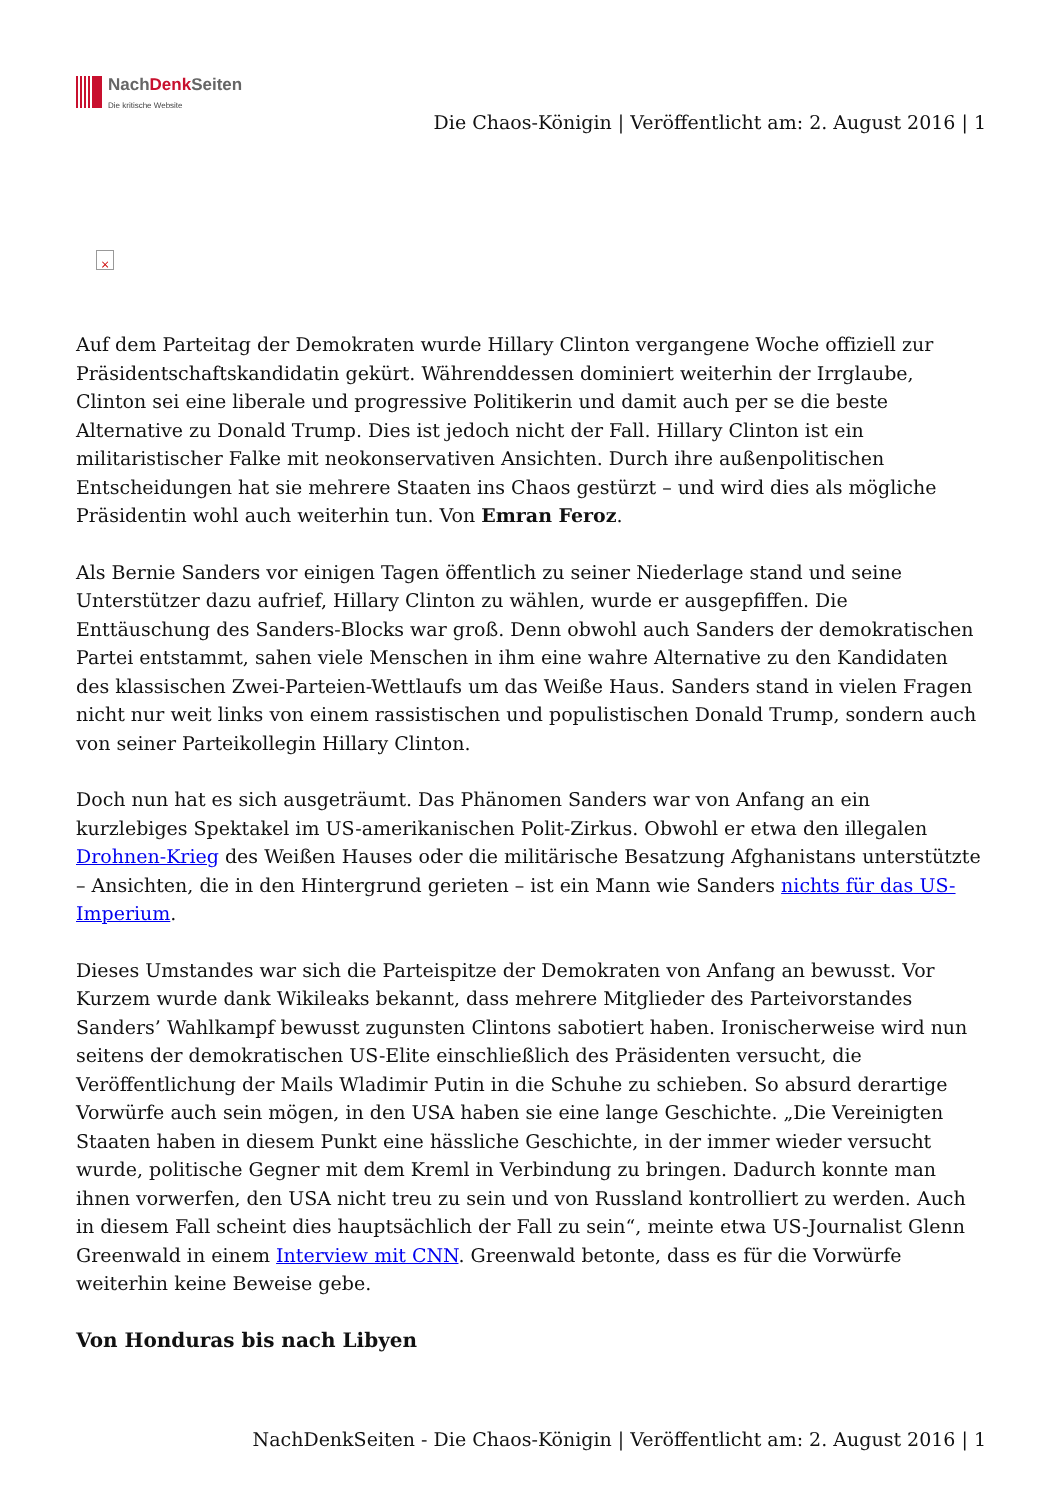NachDenk Seiten
Die kritische Website
Die Chaos-Königin | Veröffentlicht am: 2. August 2016 | 1
×
Auf dem Parteitag der Demokraten wurde Hillary Clinton vergangene Woche offiziell zur Präsidentschaftskandidatin gekürt. Währenddessen dominiert weiterhin der Irrglaube, Clinton sei eine liberale und progressive Politikerin und damit auch per se die beste Alternative zu Donald Trump. Dies ist jedoch nicht der Fall. Hillary Clinton ist ein militaristischer Falke mit neokonservativen Ansichten. Durch ihre außenpolitischen Entscheidungen hat sie mehrere Staaten ins Chaos gestürzt – und wird dies als mögliche Präsidentin wohl auch weiterhin tun. Von Emran Feroz.
Als Bernie Sanders vor einigen Tagen öffentlich zu seiner Niederlage stand und seine Unterstützer dazu aufrief, Hillary Clinton zu wählen, wurde er ausgepfiffen. Die Enttäuschung des Sanders-Blocks war groß. Denn obwohl auch Sanders der demokratischen Partei entstammt, sahen viele Menschen in ihm eine wahre Alternative zu den Kandidaten des klassischen Zwei-Parteien-Wettlaufs um das Weiße Haus. Sanders stand in vielen Fragen nicht nur weit links von einem rassistischen und populistischen Donald Trump, sondern auch von seiner Parteikollegin Hillary Clinton.
Doch nun hat es sich ausgeträumt. Das Phänomen Sanders war von Anfang an ein kurzlebiges Spektakel im US-amerikanischen Polit-Zirkus. Obwohl er etwa den illegalen Drohnen-Krieg des Weißen Hauses oder die militärische Besatzung Afghanistans unterstützte – Ansichten, die in den Hintergrund gerieten – ist ein Mann wie Sanders nichts für das US-Imperium.
Dieses Umstandes war sich die Parteispitze der Demokraten von Anfang an bewusst. Vor Kurzem wurde dank Wikileaks bekannt, dass mehrere Mitglieder des Parteivorstandes Sanders’ Wahlkampf bewusst zugunsten Clintons sabotiert haben. Ironischerweise wird nun seitens der demokratischen US-Elite einschließlich des Präsidenten versucht, die Veröffentlichung der Mails Wladimir Putin in die Schuhe zu schieben. So absurd derartige Vorwürfe auch sein mögen, in den USA haben sie eine lange Geschichte. „Die Vereinigten Staaten haben in diesem Punkt eine hässliche Geschichte, in der immer wieder versucht wurde, politische Gegner mit dem Kreml in Verbindung zu bringen. Dadurch konnte man ihnen vorwerfen, den USA nicht treu zu sein und von Russland kontrolliert zu werden. Auch in diesem Fall scheint dies hauptsächlich der Fall zu sein“, meinte etwa US-Journalist Glenn Greenwald in einem Interview mit CNN. Greenwald betonte, dass es für die Vorwürfe weiterhin keine Beweise gebe.
Von Honduras bis nach Libyen
NachDenkSeiten - Die Chaos-Königin | Veröffentlicht am: 2. August 2016 | 1